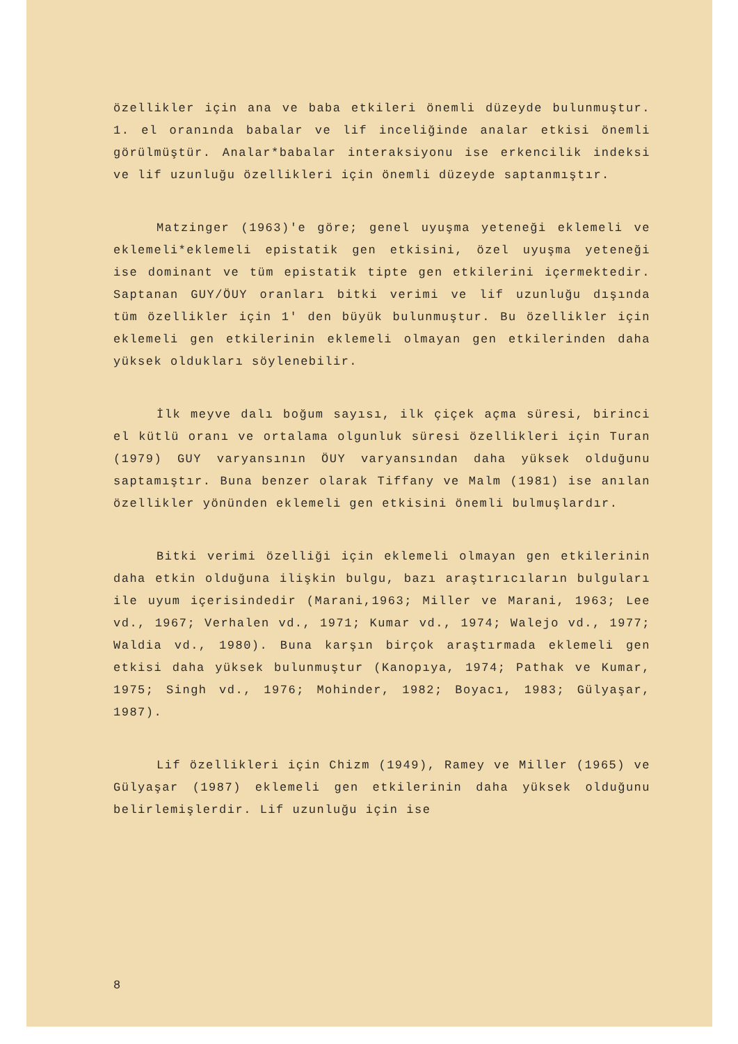özellikler için ana ve baba etkileri önemli düzeyde bulunmuştur. 1. el oranında babalar ve lif inceliğinde analar etkisi önemli görülmüştür. Analar*babalar interaksiyonu ise erkencilik indeksi ve lif uzunluğu özellikleri için önemli düzeyde saptanmıştır.
Matzinger (1963)'e göre; genel uyuşma yeteneği eklemeli ve eklemeli*eklemeli epistatik gen etkisini, özel uyuşma yeteneği ise dominant ve tüm epistatik tipte gen etkilerini içermektedir. Saptanan GUY/ÖUY oranları bitki verimi ve lif uzunluğu dışında tüm özellikler için 1' den büyük bulunmuştur. Bu özellikler için eklemeli gen etkilerinin eklemeli olmayan gen etkilerinden daha yüksek oldukları söylenebilir.
İlk meyve dalı boğum sayısı, ilk çiçek açma süresi, birinci el kütlü oranı ve ortalama olgunluk süresi özellikleri için Turan (1979) GUY varyansının ÖUY varyansından daha yüksek olduğunu saptamıştır. Buna benzer olarak Tiffany ve Malm (1981) ise anılan özellikler yönünden eklemeli gen etkisini önemli bulmuşlardır.
Bitki verimi özelliği için eklemeli olmayan gen etkilerinin daha etkin olduğuna ilişkin bulgu, bazı araştırıcıların bulguları ile uyum içerisindedir (Marani,1963; Miller ve Marani, 1963; Lee vd., 1967; Verhalen vd., 1971; Kumar vd., 1974; Walejo vd., 1977; Waldia vd., 1980). Buna karşın birçok araştırmada eklemeli gen etkisi daha yüksek bulunmuştur (Kanopıya, 1974; Pathak ve Kumar, 1975; Singh vd., 1976; Mohinder, 1982; Boyacı, 1983; Gülyaşar, 1987).
Lif özellikleri için Chizm (1949), Ramey ve Miller (1965) ve Gülyaşar (1987) eklemeli gen etkilerinin daha yüksek olduğunu belirlemişlerdir. Lif uzunluğu için ise
8